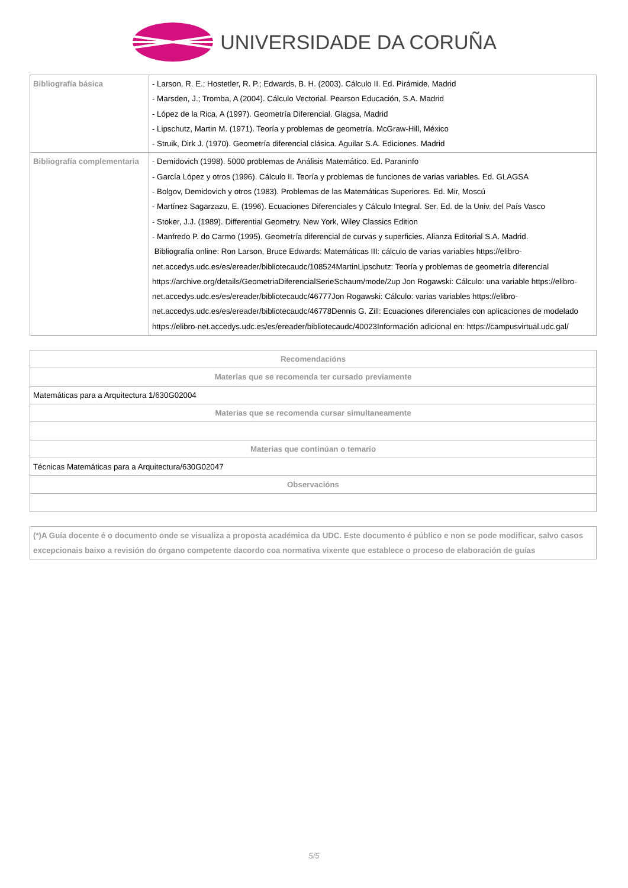UNIVERSIDADE DA CORUÑA
| Bibliografía básica | - Larson, R. E.; Hostetler, R. P.; Edwards, B. H. (2003). Cálculo II. Ed. Pirámide, Madrid - Marsden, J.; Tromba, A (2004). Cálculo Vectorial. Pearson Educación, S.A. Madrid - López de la Rica, A (1997). Geometría Diferencial. Glagsa, Madrid - Lipschutz, Martin M. (1971). Teoría y problemas de geometría. McGraw-Hill, México - Struik, Dirk J. (1970). Geometría diferencial clásica. Aguilar S.A. Ediciones. Madrid |
| Bibliografía complementaria | - Demidovich (1998). 5000 problemas de Análisis Matemático. Ed. Paraninfo - García López y otros (1996). Cálculo II. Teoría y problemas de funciones de varias variables. Ed. GLAGSA - Bolgov, Demidovich y otros (1983). Problemas de las Matemáticas Superiores. Ed. Mir, Moscú - Martínez Sagarzazu, E. (1996). Ecuaciones Diferenciales y Cálculo Integral. Ser. Ed. de la Univ. del País Vasco - Stoker, J.J. (1989). Differential Geometry. New York, Wiley Classics Edition - Manfredo P. do Carmo (1995). Geometría diferencial de curvas y superficies. Alianza Editorial S.A. Madrid. Bibliografía online: Ron Larson, Bruce Edwards: Matemáticas III: cálculo de varias variables https://elibro-net.accedys.udc.es/es/ereader/bibliotecaudc/108524MartinLipschutz: Teoría y problemas de geometría diferencial https://archive.org/details/GeometriaDiferencialSerieSchaum/mode/2up Jon Rogawski: Cálculo: una variable https://elibro-net.accedys.udc.es/es/ereader/bibliotecaudc/46777Jon Rogawski: Cálculo: varias variables https://elibro-net.accedys.udc.es/es/ereader/bibliotecaudc/46778Dennis G. Zill: Ecuaciones diferenciales con aplicaciones de modelado https://elibro-net.accedys.udc.es/es/ereader/bibliotecaudc/40023Información adicional en: https://campusvirtual.udc.gal/ |
| Recomendacións |
| Materias que se recomenda ter cursado previamente |
| Matemáticas para a Arquitectura 1/630G02004 |
| Materias que se recomenda cursar simultaneamente |
| Materias que continúan o temario |
| Técnicas Matemáticas para a Arquitectura/630G02047 |
| Observacións |
| (*)A Guía docente é o documento onde se visualiza a proposta académica da UDC. Este documento é público e non se pode modificar, salvo casos excepcionais baixo a revisión do órgano competente dacordo coa normativa vixente que establece o proceso de elaboración de guías |
5/5